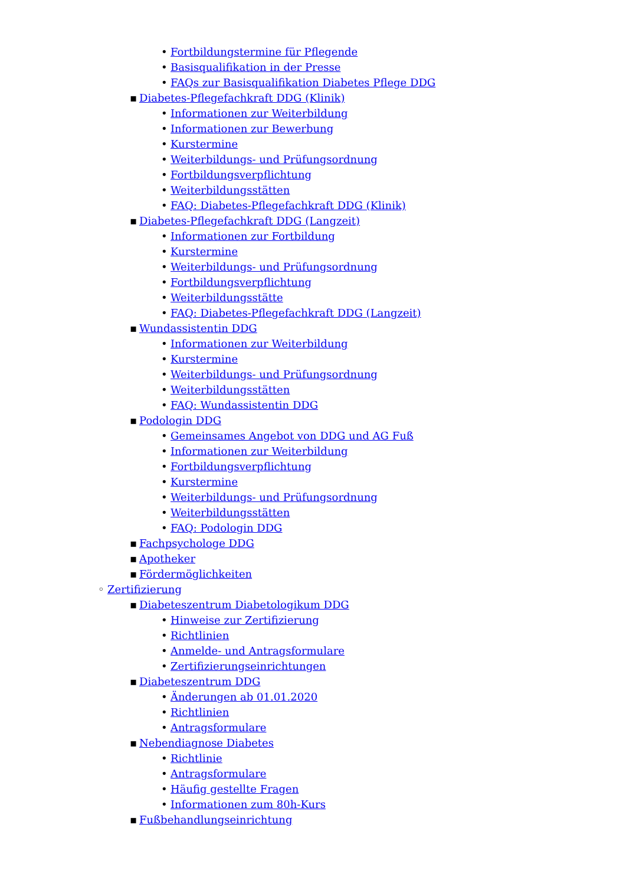• Fortbildungstermine für Pflegende
• Basisqualifikation in der Presse
• FAQs zur Basisqualifikation Diabetes Pflege DDG
▪ Diabetes-Pflegefachkraft DDG (Klinik)
• Informationen zur Weiterbildung
• Informationen zur Bewerbung
• Kurstermine
• Weiterbildungs- und Prüfungsordnung
• Fortbildungsverpflichtung
• Weiterbildungsstätten
• FAQ: Diabetes-Pflegefachkraft DDG (Klinik)
▪ Diabetes-Pflegefachkraft DDG (Langzeit)
• Informationen zur Fortbildung
• Kurstermine
• Weiterbildungs- und Prüfungsordnung
• Fortbildungsverpflichtung
• Weiterbildungsstätte
• FAQ: Diabetes-Pflegefachkraft DDG (Langzeit)
▪ Wundassistentin DDG
• Informationen zur Weiterbildung
• Kurstermine
• Weiterbildungs- und Prüfungsordnung
• Weiterbildungsstätten
• FAQ: Wundassistentin DDG
▪ Podologin DDG
• Gemeinsames Angebot von DDG und AG Fuß
• Informationen zur Weiterbildung
• Fortbildungsverpflichtung
• Kurstermine
• Weiterbildungs- und Prüfungsordnung
• Weiterbildungsstätten
• FAQ: Podologin DDG
▪ Fachpsychologe DDG
▪ Apotheker
▪ Fördermöglichkeiten
◦ Zertifizierung
▪ Diabeteszentrum Diabetologikum DDG
• Hinweise zur Zertifizierung
• Richtlinien
• Anmelde- und Antragsformulare
• Zertifizierungseinrichtungen
▪ Diabeteszentrum DDG
• Änderungen ab 01.01.2020
• Richtlinien
• Antragsformulare
▪ Nebendiagnose Diabetes
• Richtlinie
• Antragsformulare
• Häufig gestellte Fragen
• Informationen zum 80h-Kurs
▪ Fußbehandlungseinrichtung